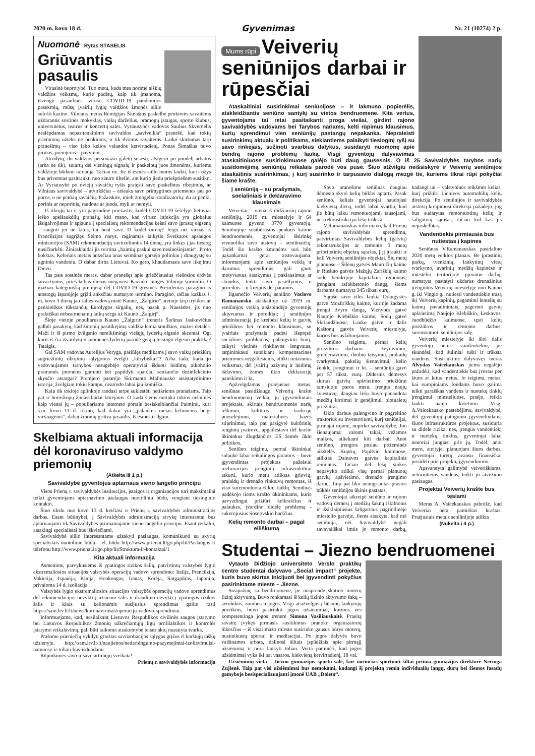2020 m. kovo 18 d. Gyvenimas Nr. 21 (10274) 2 p.
Nuomonė Rytas STASELIS
Griūvantis pasaulis
Virusinė beprotybė. Tuo metu, kada mes norime aiškių valdžios veiksmų, kurie padėtų, kaip tik įmanoma, išvengti pasaulinės viruso COVID-19 pandemijos pasekmių, mūsų įvairių lygių valdžios žmonės siūlo sulošti kazino. Vilniaus meras Remigijus Šimašius paskelbė penkioms savaitėms uždarantis sostinės mokyklas, vaikų darželius, pramogų įstaigas, sporto klubus, universitetus, teatrus ir koncertų sales. Vyriausybės vadovas Saulius Skvernelis neslėpdamas nepasitenkinimo savivaldos „saviveikla“ pranešė, kad tokių priemonių užteks ne penkioms, o tik dviems savaitėms. Laiko skirtumas tarp pranešimų – viso labo kelios valandos ketvirtadienį. Ponas Šimašius buvo pirmas, premjeras – pavymui.
Atrodytų, du valdžios personažai galėtų susėsti, atsigerti po puodelį arbatos (arba ne tik), sutartų dėl vieningų signalų ir paskelbtų juos žmonėms, kuriems valdžioje būdami tarnauja. Tačiau ne. Jie iš esmės siūlo mums laukti, kuris ožys bus priverstas pasitraukti nuo siauro tiltelio, ant kurio jiedu priešpriešom susitiko. Ar Vyriausybė po dviejų savaičių ryšis pratęsti savo paskelbtus ribojimus, ar Vilniaus savivaldybė – atvirkščiai – atšauks savo primygtines priemones jau po poros, o ne penkių savaičių. Pažaiskite, mieli žmogeliai totalizatorių: du ar penki, porinis ar neporinis, raudona ar juoda, myli ar nemyli.
Iš tikrųjų tai ir yra pagrindinė priežastis, kodėl COVID-19 šešėlyje lietuviai ieško apsišaukėlių pranašų, kiti mano, kad viruso infekcija yra globalus išsigalvojimas ir spjauna į specialistų rekomendacijas keisti savo įprastą elgseną – saugoti jei ne kitus, tai bent save. O kodėl turėtų? Jeigu net vienas iš Prancūzijos sugrįžęs Seimo narys, raginamas laikytis Sveikatos apsaugos ministerijos (SAM) rekomendacijų saviizoliuotis 14 dienų, yra linkęs į jas tiesiog nusičiurkšti. Žiniasklaidai jis tvirtina „baimių paskui save nesinešiojantis“. Proto bokštas. Keleriais metais anksčiau anas seimūnas garsėjo polinkiu į draugystę su ugniniu vandeniu. O dabar dirba Lietuvai. Ko gero, kliaudamasis savo tikėjimu Dievu.
Tas pats sostinės meras, dabar pranešęs apie griežčiausius viešosios erdvės suvaržymus, prieš kelias dienas mėgavosi Kaziuko mugės Vilniuje šurmuliu. O mažiau kategorišką premjerą dėl COVID-19 grėsmės Prezidentas paragino iš atostogų Ispanijoje grįžti anksčiau numatyto termino. Paragino, tačiau kažkas š. m. kovo 3 dieną jau šalies vadovą matė Kaune, „Žalgirio“ arenoje tarp trylikos ar penkiolikos tūkstančių Eurolygos sirgalių, nes, pasak p. Nausėdos, jis nuo praktiškai nebeatmenamų laikų serga už Kauno „Žalgirį“.
Šioje vietoje populiarusis Kauno „Žalgirio“ treneris Šarūnas Jasikevičius galbūt pasakytų, kad žmonių pasitikėjimą valdžia lemia smulkios, mažos detalės. Maži ir iš pirmo žvilgsnio nereikšmingi viešųjų lyderių elgesio akcentai. Ogi kuris iš čia išvardytų visuomenės lyderių parodė gerąją teisingo elgesio praktiką? Tataigis.
Gal SAM vadovas Aurelijus Veryga, pasiūlęs medikams į savo vaikų priežiūrą sugriežtintų ribojimų sąlygomis žvelgti „kūrybiškai“? Arba tada, kada jo vadovaujamos tarnybos nesugebėjo operatyviai išduoti leidimų alkoholio pramonės įmonėms gaminti bei papildyti sparčiai senkančio dezinfekcinio skysčio atsargas? Premjero patarėjo Skirmanto Malinausko atsistatydinimo istorija, žvelgiant tokiu kampu, neatrodo labai jau komiška.
Kaip tik tokioje aplinkoje randasi terpė suklestėti netikriems pranašams. Taip pat ir horoskopų žiniasklaidai kūrėjams. O kada šiems nutinka tokios nelaimės kaip vienai jų – populiariame interneto portale besiskelbiančiai Palmirai, kuri š.m. kovo 11 d. tikino, kad dabar yra „palankus metas kelionėms beigi viešnagėms“, daliai žmonių griūva pasaulis. Iš esmės ir ilgam.
Skelbiama aktuali informacija dėl koronaviruso valdymo priemonių
(Atkelta iš 1 p.)
Savivaldybė gyventojus aptarnaus vieno langelio principu
Visos Prienų r. savivaldybės institucijos, įstaigos ir organizacijos turi maksimaliai teikti gyventojams aptarnavimo paslaugas nuotoliniu būdu, vengiant tiesioginio kontakto.
Šiuo tikslu nuo kovo 13 d. keičiasi ir Prienų r. savivaldybės administracijos darbas. Esant būtinybei, į Savivaldybės administraciją atvykę interesantai bus aptarnaujami tik Savivaldybės priimamajame vieno langelio principu. Esant reikalui, atsakingi specialistai bus iškviečiami.
Savivaldybė siūlo interesantams užsakyti paslaugas, komunikuoti su skyrių specialistais nuotoliniu būdu – el. būdu http://www.prienai.lt/go.php/lit/Paslaugos ir telefonu http://www.prienai.lt/go.php/lit/Struktura-ir-kontaktai/1
Kita aktuali informacija
Asmenims, parvykusiems iš ypatingos rizikos šalių, patvirtintų valstybės lygio ekstremaliosios situacijos valstybės operacijų vadovo sprendimu: Italija, Prancūzija, Vokietija, Ispanija, Kinija, Honkongas, Iranas, Korėja, Singapūras, Japonija, privaloma 14 d. izoliacija.
Valstybės lygio ekstremaliosios situacijos valstybės operacijų vadovo sprendimus dėl rekomendacijos nevykti į užsienio šalis ir draudimo nevykti į ypatingos rizikos šalis ir kitus su kelionėmis susijusius sprendimus galite rasti https://sam.lrv.lt/lt/news/koronavirusas/operaciju-vadovo-sprendimai
Informuojame, kad, nesilaikant Lietuvos Respublikos civilinės saugos įstatymo bei Lietuvos Respublikos žmonių užkrečiamųjų ligų profilaktikos ir kontrolės įstatymo reikalavimų, gali būti taikoma atsakomybė teisės aktų nustatyta tvarka.
Prašome prieniečių vykdyti griežtas saviizoliacijos sąlygas grįžus iš karštųjų taškų užsienyje. http://sam.lrv.lt/lt/naujienos/nedarbingumo-pazymejimai-izoliavimuisi-namuose-ir-toliau-bus-isduodami
Rūpinkimės savo ir savo artimųjų sveikata!
Prienų r. savivaldybės informacija
Mums rūpi
Veiverių seniūnijos darbai ir rūpesčiai
Ataskaitiniai susirinkimai seniūnijose – it lakmuso popierėlis, atskleidžiantis seniūno santykį su vietos bendruomene. Kita vertus, gyventojams tai retai pasitaikanti proga viešai, girdint rajono savivaldybės vadovams bei Tarybos nariams, kelti rūpimus klausimus, kurių sprendimui vien seniūnijų pastangų nepakanka. Nepraleisti susirinkimų aktualu ir politikams, siekiantiems palaikyti tiesioginį ryšį su savo rinkėjais, sužinoti svarbius dalykus, susidaryti nuomonę apie bendrą rajono problemų lauką. Visgi gyventojų dalyvavimas ataskaitiniuose susirinkimuose galėjo būti daug gausesnis. O iš 25 Savivaldybės tarybos narių susidomėjimą seniūnijų reikalais parodė vos pusė. Šiuo atžvilgiu neišsiskyrė ir Veiverių seniūnijos ataskaitinis susirinkimas, į kurį susirinko ir tarpusavio dialogą mezgė tie, kuriems tikrai rūpi pokyčiai šiame krašte.
Į seniūniją – su prašymais, socialiniais ir deklaravimo klausimais
Veiveriai – viena iš didžiausių rajono seniūnijų, 2019 m. miestelyje ir 64 kaimuose gyveno 3770 gyventojų. Seniūnijoje susibūrusios penkios kaimo bendruomenės, gyventojai išsirinkę vienuolika savo atstovų – seniūnaičių. Todėl šio krašto žmonėms turi būti pakankamai gerai atstovaujama: informuojami apie seniūnijos veiklą ir daromus sprendimus, gali gauti motyvuotus atsakymus į paklausimus ar skundus, teikti savo pasiūlymus, o prireikus – ir kreiptis dėl paramos.
Ilgamečio Veiverių seniūno Vaclovo Ramanausko ataskaitoje už 2019 m. seniūnijos veiklą atsispindėjo gyventojų aktyvumas ir poreikiai: į seniūnijos administraciją jie kreipėsi kelių ir gatvių priežiūros bei remonto klausimais, su įvairiais prašymais padėti išspręsti socialines problemas, palengvinti buitį, taikyti vietinės rinkliavos lengvatas, tarpininkauti suteikiant kompensacines priemones neįgaliesiems, atlikti notarinius veiksmus, dėl įvairių pažymų ir leidimų išdavimo, žemės ūkio deklaracijų pateikimo ir kt.
Apžvelgdamas praėjusius metus, seniūnas pasidžiaugė Veiverių krašto bendruomenių veikla, jų įgyvendintais projektais, skirtais bendruomenės narių telkimui, kultūros ir tradicijų puoselėjimui, materialinės bazės stiprinimui, taip pat pasigyrė kultūrinių renginių įvairove, apgailestavo dėl krašto ūkininkus žlugdančios ES žemės ūkio politikos.
Seniūno teigimu, pernai ūkininkai sulaukė labai reikalingos paramos – buvo įgyvendintas projektas pažeistai melioracijos įrenginių infrastruktūrai atkurti, kurio metu atliktas griovių, pralaidų ir drenažo rinktuvų remontas, iš viso suremontuota 6 km tinklų. Seniūnas padėkojo tiems krašto ūkininkams, kurie pavyzdingai prižiūri kelkraščius ir palaukes, įvardino didelę problemą - sukerojusius Sosnovskio barščius.
Kelių remonto darbai – pagal eiliškumą
Savo pranešime seniūnas daugiau dėmesio skyrė kelių būklei aptarti. Pasak seniūno, keliais gyventojai naudojasi kiekvieną dieną, todėl labai svarbu, kad jie būtų laiku remontuojami, tausojami, nes rekonstrukcijai lėšų trūksta.
V.Ramanauskas informavo, kad Prienų rajono savivaldybės sprendimu, patvirtintas Savivaldybės kelių (gatvių) rekonstrukcijos ar remonto 3 metų prioritetinių objektų sąrašas. Į jį įtraukti ir keli Veiverių seniūnijos objektai. Šių metų planuose – Šilėnų gatvės Mauručių kaime ir Riešuto gatvės Mažųjų Zariškių kaimo sodų bendrijoje kapitalinis remontas, įrengiant asfaltbetonio dangą, šiems darbams numatyta 345 tūkst. eurų.
Sąraše savo eilės laukia Draugystės gatvė Mozūriškių kaime, kurioje žadama įrengti žvyro dangą, Vienybės gatvė Naujojo Klebiškio kaime, Sodų gatvė Skriaudžiuose, Lauko gatvė ir dalis Kaštonų gatvės Veiverių miestelyje, kurios bus asfaltuojamos.
Seniūno teigimu, pernai kelių priežiūros darbams – žvyravimui, greideriavimui, duobių taisymui, pralaidų tvarkymui, pakelių šienavimui, kelio ženklų įrengimui ir kt. – seniūnija gavo per 57 tūkst. eurų. Didesnis dėmesys skirtas gatvių apšvietimo priežiūrai tamsiuoju paros metu, įrengta naujų šviestuvų, daugiau lėšų buvo panaudota medžių kirtimui ir genėjimui, biotualetų priežiūrai.
Ūkio darbus palengvino ir pagreitino traktorius su inventoriumi, kurį seniūnijai, pirmajai rajone, nupirko savivaldybė. Juo šienaujama, valomi takai, vežamos malkos, atliekami kiti darbai. Anot seniūno, įrengtos pusiau požeminės aikštelės Kuprių, Papilvio kaimuose, atliktas Dainavos gatvės kapitalinis remontas. Tačiau dėl lėšų stokos nepavyko atlikti visų pernai planuotų gatvių apšvietimo, drenažo įrengimo darbų. Taip pat liko nenugriautas prastos būklės seniūnijos ūkinis pastatas.
Gyventojai atkreipė seniūno ir rajono vadovų dėmesį į medžių šaknų iškilnotus ir išsiklaipiusius šaligatvius pagrindinėje miestelio gatvėje. Jiems atsakyta, kad nei seniūnija, nei Savivaldybė negali savavališkai imtis jo remonto darbų, kadangi tai – valstybinės reikšmės kelias, kurį prižiūri Lietuvos automobilių kelių direkcija. Po seniūnijos ir savivaldybės atstovų kreipimosi direkcija pažadėjo, jog bus sudarytas remontuotinų kelių ir šaligatvių sąrašas, tačiau kol kas jis nepaskelbtas.
Vandentiekis pirmiausia bus nutiestas į kapines
Seniūnas V.Ramanauskas pasidalino 2020 metų veiklos planais. Be įprastinių parkų, tvenkinių, lankytinų vietų tvarkymo, avarinių medžių kapinėse ir miestelio teritorijoje pjovimo darbų, numatyta pastatyti uždarus drenažinius įrenginius Veiverių miestelyje nuo Kauno g. iki Vingio g., nutiesti vandentiekio trasą iki Veiverių kapinių, pagaminti lentelių su kaimų pavadinimais, pagerinti gatvių apšvietimą Naujojo Klebiškio, Leskavos, Juodbūdžio kaimuose, tęsti kelių priežiūros ir remonto darbus, suremontuoti seniūnijos salę.
Veiverių miestelyje iki šiol dalis gyventojų neturi vandentiekio, jie skundėsi, kad šuliniai tušti ir trūksta vandens. Susirinkime dalyvavęs meras Alvydas Vaicekauskas jiems negalėjo pažadėti, kad vandentiekis bus įvestas per šiuos ar kitus metus. Jo teigimu, metas, kai europiniams fondams buvo galima teikti paraiškas vandens ir nuotekų tinklų įrengimui miesteliuose, praėjo, reikia laukti naujo kvietimo. Visgi A.Vaicekausko pastebėjimu, savivaldybė, dėl gyventojų patogumo įgyvendindama šiuos infrastruktūros projektus, susiduria su didele rizika, nes, įrengus vandentiekį ir nuotekų tinklus, gyventojai labai nenoriai jungiasi prie jų. Todėl, anot mero, ateityje, planuojant šiuos darbus, gyventojai turėtų avansu finansiškai prisidėti prie projektų įgyvendinimo.
Apsvarstyta galimybė veiveriškiams, neturintiems vandens, teikti jo atvežimo paslaugas.
Projektai Veiverių krašte bus tęsiami
Meras A. Vaicekauskas pabrėžė, kad Veiveriai nėra pamirštas kraštas. Praėjusiais metais seniūnijoje atlikta
(Nukelta į 4 p.)
Studentai – Jiezno bendruomenei
Vytauto Didžiojo universiteto Verslo praktikų centro studentai dalyvavo „Social impact“ projekte, kuris buvo skirtas inicijuoti bei įgyvendinti pokyčius pasirinktame mieste – Jiezne.
Susipažinę su bendruomene, jie nusprendė skatinti moterų fizinį aktyvumą. Buvo renkamasi iš kelių fizinio aktyvumo šakų – aerobikos, zumbos ir jogos. Visgi atsižvelgus į būsimų lankytojų poreikius, buvo pasirinkti jogos užsiėmimai, kuriuos ves kompetentinga jogos trenerė Simona Vasiliauskaitė. Praeitą savaitę įvykęs pirmasis susitikimas pranoko organizatorių lūkesčius – iš visai mažo miesto susirinko gausus būrys moterų, nusiteikusių sportui ir meditacijai. Po jogos dalyvės buvo vaišinamos arbata, dalinosi šiltais įspūdžiais apie pirmąjį užsiėmimą ir norą lankyti toliau. Verta paminėti, kad jogos užsiėmimai vyks iki pat vasaros, kiekvieną ketvirtadienį, 18 val.
Užsiėmimų vieta – Jiezno gimnazijos sporto salė, kur norinčias sportuoti šiltai priima gimnazijos direktorė Neringa Zujienė. Taip pat visi užsiėmimai bus nemokami, kadangi šį projektą remia individualių langų, durų bei žiemos fasadų gamyboje besispecializuojanti įmonė UAB „Doleta“.